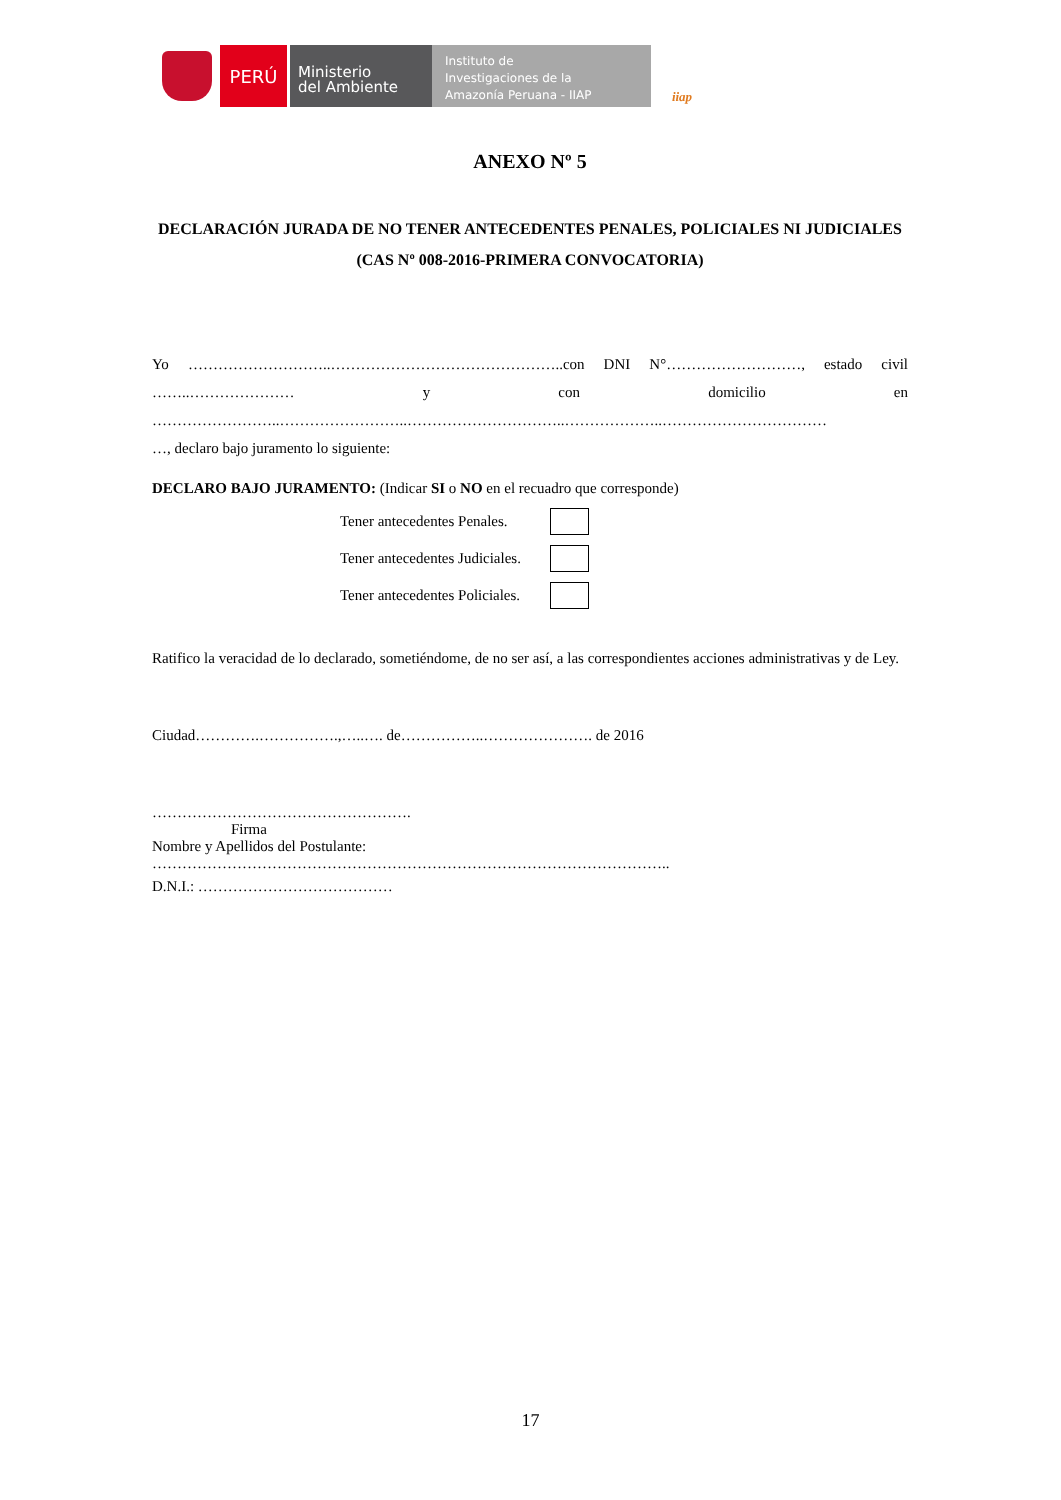PERÚ
Ministerio
del Ambiente
Instituto de
Investigaciones de la
Amazonía Peruana - IIAP
iiap
ANEXO Nº 5
DECLARACIÓN JURADA DE NO TENER ANTECEDENTES PENALES, POLICIALES NI JUDICIALES
(CAS Nº 008-2016-PRIMERA CONVOCATORIA)
Yo ………………………..………………………………………..con DNI N°………………………, estado civil
……..………………… y con domicilio en
……………………..……………………..…………………………..………………..……………………………
…, declaro bajo juramento lo siguiente:
DECLARO BAJO JURAMENTO: (Indicar SI o NO en el recuadro que corresponde)
Tener antecedentes Penales.
Tener antecedentes Judiciales.
Tener antecedentes Policiales.
Ratifico la veracidad de lo declarado, sometiéndome, de no ser así, a las correspondientes acciones administrativas y de Ley.
Ciudad………….…………….,…..…. de……………..…………………. de 2016
…………………………………………….
Firma
Nombre y Apellidos del Postulante:
…………………………………………………………………………………………..
D.N.I.: …………………………………
17